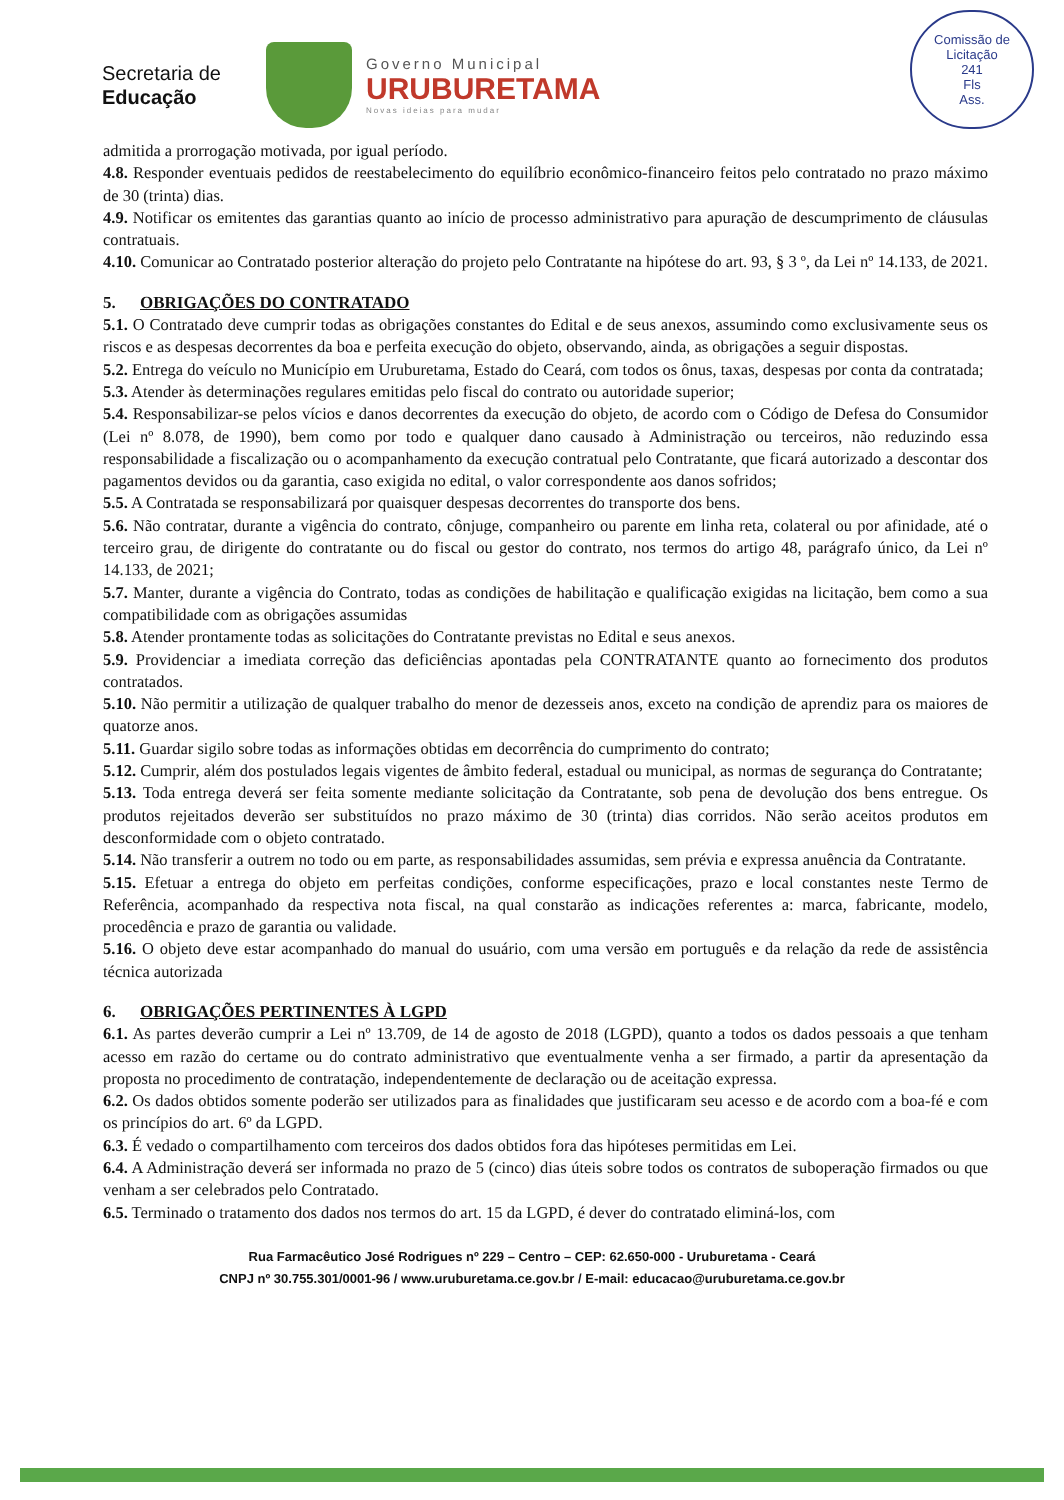Secretaria de
Educação
Governo Municipal
URUBURETAMA
Novas ideias para mudar
Comissão de Licitação
241
Fls
Ass.
admitida a prorrogação motivada, por igual período.
4.8. Responder eventuais pedidos de reestabelecimento do equilíbrio econômico-financeiro feitos pelo contratado no prazo máximo de 30 (trinta) dias.
4.9. Notificar os emitentes das garantias quanto ao início de processo administrativo para apuração de descumprimento de cláusulas contratuais.
4.10. Comunicar ao Contratado posterior alteração do projeto pelo Contratante na hipótese do art. 93, § 3 º, da Lei nº 14.133, de 2021.
5. OBRIGAÇÕES DO CONTRATADO
5.1. O Contratado deve cumprir todas as obrigações constantes do Edital e de seus anexos, assumindo como exclusivamente seus os riscos e as despesas decorrentes da boa e perfeita execução do objeto, observando, ainda, as obrigações a seguir dispostas.
5.2. Entrega do veículo no Município em Uruburetama, Estado do Ceará, com todos os ônus, taxas, despesas por conta da contratada;
5.3. Atender às determinações regulares emitidas pelo fiscal do contrato ou autoridade superior;
5.4. Responsabilizar-se pelos vícios e danos decorrentes da execução do objeto, de acordo com o Código de Defesa do Consumidor (Lei nº 8.078, de 1990), bem como por todo e qualquer dano causado à Administração ou terceiros, não reduzindo essa responsabilidade a fiscalização ou o acompanhamento da execução contratual pelo Contratante, que ficará autorizado a descontar dos pagamentos devidos ou da garantia, caso exigida no edital, o valor correspondente aos danos sofridos;
5.5. A Contratada se responsabilizará por quaisquer despesas decorrentes do transporte dos bens.
5.6. Não contratar, durante a vigência do contrato, cônjuge, companheiro ou parente em linha reta, colateral ou por afinidade, até o terceiro grau, de dirigente do contratante ou do fiscal ou gestor do contrato, nos termos do artigo 48, parágrafo único, da Lei nº 14.133, de 2021;
5.7. Manter, durante a vigência do Contrato, todas as condições de habilitação e qualificação exigidas na licitação, bem como a sua compatibilidade com as obrigações assumidas
5.8. Atender prontamente todas as solicitações do Contratante previstas no Edital e seus anexos.
5.9. Providenciar a imediata correção das deficiências apontadas pela CONTRATANTE quanto ao fornecimento dos produtos contratados.
5.10. Não permitir a utilização de qualquer trabalho do menor de dezesseis anos, exceto na condição de aprendiz para os maiores de quatorze anos.
5.11. Guardar sigilo sobre todas as informações obtidas em decorrência do cumprimento do contrato;
5.12. Cumprir, além dos postulados legais vigentes de âmbito federal, estadual ou municipal, as normas de segurança do Contratante;
5.13. Toda entrega deverá ser feita somente mediante solicitação da Contratante, sob pena de devolução dos bens entregue. Os produtos rejeitados deverão ser substituídos no prazo máximo de 30 (trinta) dias corridos. Não serão aceitos produtos em desconformidade com o objeto contratado.
5.14. Não transferir a outrem no todo ou em parte, as responsabilidades assumidas, sem prévia e expressa anuência da Contratante.
5.15. Efetuar a entrega do objeto em perfeitas condições, conforme especificações, prazo e local constantes neste Termo de Referência, acompanhado da respectiva nota fiscal, na qual constarão as indicações referentes a: marca, fabricante, modelo, procedência e prazo de garantia ou validade.
5.16. O objeto deve estar acompanhado do manual do usuário, com uma versão em português e da relação da rede de assistência técnica autorizada
6. OBRIGAÇÕES PERTINENTES À LGPD
6.1. As partes deverão cumprir a Lei nº 13.709, de 14 de agosto de 2018 (LGPD), quanto a todos os dados pessoais a que tenham acesso em razão do certame ou do contrato administrativo que eventualmente venha a ser firmado, a partir da apresentação da proposta no procedimento de contratação, independentemente de declaração ou de aceitação expressa.
6.2. Os dados obtidos somente poderão ser utilizados para as finalidades que justificaram seu acesso e de acordo com a boa-fé e com os princípios do art. 6º da LGPD.
6.3. É vedado o compartilhamento com terceiros dos dados obtidos fora das hipóteses permitidas em Lei.
6.4. A Administração deverá ser informada no prazo de 5 (cinco) dias úteis sobre todos os contratos de suboperação firmados ou que venham a ser celebrados pelo Contratado.
6.5. Terminado o tratamento dos dados nos termos do art. 15 da LGPD, é dever do contratado eliminá-los, com
Rua Farmacêutico José Rodrigues nº 229 – Centro – CEP: 62.650-000 - Uruburetama - Ceará
CNPJ nº 30.755.301/0001-96 / www.uruburetama.ce.gov.br / E-mail: educacao@uruburetama.ce.gov.br